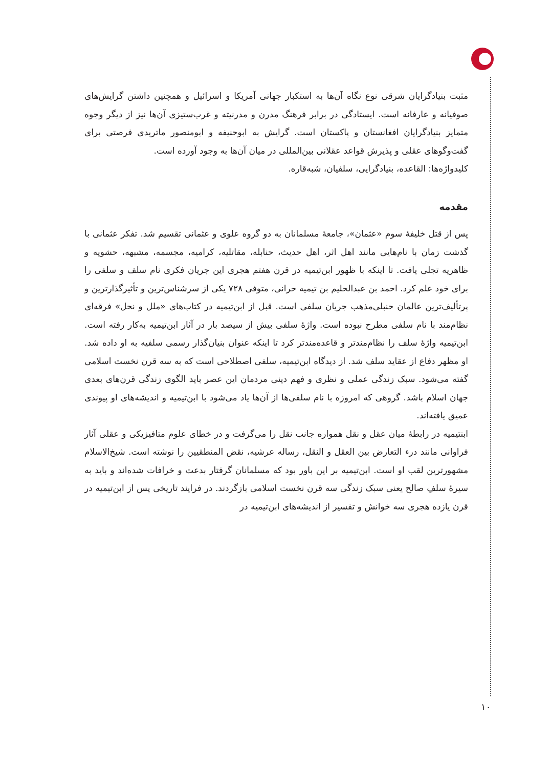مثبت بنیادگرایان شرقی نوع نگاه آن‌ها به استکبار جهانی آمریکا و اسرائیل و همچنین داشتن گرایش‌های صوفیانه و عارفانه است. ایستادگی در برابر فرهنگ مدرن و مدرنیته و غرب‌ستیزی آن‌ها نیز از دیگر وجوه متمایز بنیادگرایان افغانستان و پاکستان است. گرایش به ابوحنیفه و ابومنصور ماتریدی فرصتی برای گفت‌وگوهای عقلی و پذیرش قواعد عقلانی بین‌المللی در میان آن‌ها به وجود آورده است.
کلیدواژه‌ها: القاعده، بنیادگرایی، سلفیان، شبه‌قاره.
مقدمه
پس از قتل خلیفهٔ سوم «عثمان»، جامعهٔ مسلمانان به دو گروه علوی و عثمانی تقسیم شد. تفکر عثمانی با گذشت زمان با نام‌هایی مانند اهل اثر، اهل حدیث، حنابله، مقاتلیه، کرامیه، مجسمه، مشبهه، حشویه و ظاهریه تجلی یافت. تا اینکه با ظهور ابن‌تیمیه در قرن هفتم هجری این جریان فکری نام سلف و سلفی را برای خود علم کرد. احمد بن عبدالحلیم بن تیمیه حرانی، متوفی ۷۲۸ یکی از سرشناس‌ترین و تأثیرگذارترین و پرتألیف‌ترین عالمان حنبلی‌مذهب جریان سلفی است. قبل از ابن‌تیمیه در کتاب‌های «ملل و نحل» فرقه‌ای نظام‌مند با نام سلفی مطرح نبوده است. واژهٔ سلفی بیش از سیصد بار در آثار ابن‌تیمیه به‌کار رفته است. ابن‌تیمیه واژهٔ سلف را نظام‌مندتر و قاعده‌مندتر کرد تا اینکه عنوان بنیان‌گذار رسمی سلفیه به او داده شد. او مظهر دفاع از عقاید سلف شد. از دیدگاه ابن‌تیمیه، سلفی اصطلاحی است که به سه قرن نخست اسلامی گفته می‌شود. سبک زندگی عملی و نظری و فهم دینی مردمان این عصر باید الگوی زندگی قرن‌های بعدی جهان اسلام باشد. گروهی که امروزه با نام سلفی‌ها از آن‌ها یاد می‌شود با ابن‌تیمیه و اندیشه‌های او پیوندی عمیق یافته‌اند.
ابنتیمیه در رابطهٔ میان عقل و نقل همواره جانب نقل را می‌گرفت و در خطای علوم متافیزیکی و عقلی آثار فراوانی مانند درء التعارض بین العقل و النقل، رساله عرشیه، نقض المنطقیین را نوشته است. شیخ‌الاسلام مشهورترین لقب او است. ابن‌تیمیه بر این باور بود که مسلمانان گرفتار بدعت و خرافات شده‌اند و باید به سیرهٔ سلفِ صالح یعنی سبک زندگی سه قرن نخست اسلامی بازگردند. در فرایند تاریخی پس از ابن‌تیمیه در قرن یازده هجری سه خوانش و تفسیر از اندیشه‌های ابن‌تیمیه در
۱۰